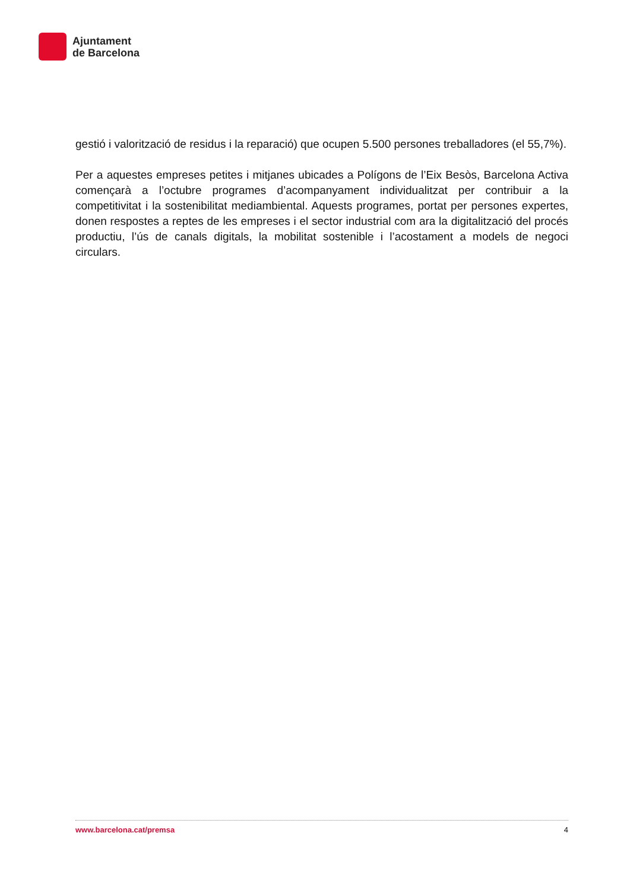Ajuntament
de Barcelona
gestió i valorització de residus i la reparació) que ocupen 5.500 persones treballadores (el 55,7%).
Per a aquestes empreses petites i mitjanes ubicades a Polígons de l’Eix Besòs, Barcelona Activa començarà a l’octubre programes d’acompanyament individualitzat per contribuir a la competitivitat i la sostenibilitat mediambiental. Aquests programes, portat per persones expertes, donen respostes a reptes de les empreses i el sector industrial com ara la digitalització del procés productiu, l’ús de canals digitals, la mobilitat sostenible i l’acostament a models de negoci circulars.
www.barcelona.cat/premsa 4